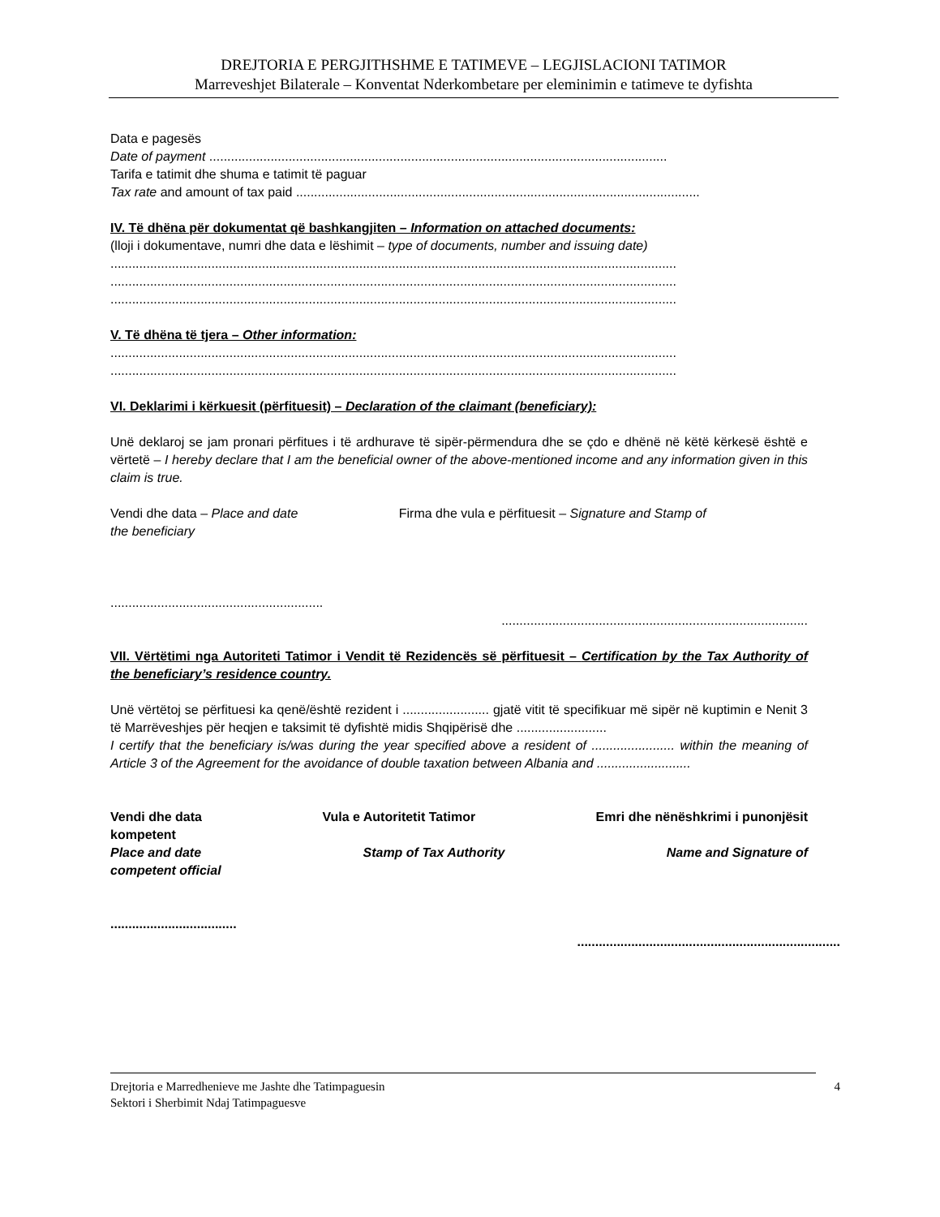DREJTORIA E PERGJITHSHME E TATIMEVE – LEGJISLACIONI TATIMOR
Marreveshjet Bilaterale – Konventat Nderkombetare per eleminimin e tatimeve te dyfishta
Data e pagesës
Date of payment ...............................................................................................................................
Tarifa e tatimit dhe shuma e tatimit të paguar
Tax rate and amount of tax paid ................................................................................................................
IV. Të dhëna për dokumentat që bashkangjiten – Information on attached documents:
(lloji i dokumentave, numri dhe data e lëshimit – type of documents, number and issuing date)
.............................................................................................................................................................
.............................................................................................................................................................
.............................................................................................................................................................
V. Të dhëna të tjera – Other information:
.............................................................................................................................................................
.............................................................................................................................................................
VI. Deklarimi i kërkuesit (përfituesit) – Declaration of the claimant (beneficiary):
Unë deklaroj se jam pronari përfitues i të ardhurave të sipër-përmendura dhe se çdo e dhënë në këtë kërkesë është e vërtetë – I hereby declare that I am the beneficial owner of the above-mentioned income and any information given in this claim is true.
Vendi dhe data – Place and date Firma dhe vula e përfituesit – Signature and Stamp of
the beneficiary
...........................................................
.....................................................................................
VII. Vërtëtimi nga Autoriteti Tatimor i Vendit të Rezidencës së përfituesit – Certification by the Tax Authority of the beneficiary’s residence country.
Unë vërtëtoj se përfituesi ka qenë/është rezident i ........................ gjatë vitit të specifikuar më sipër në kuptimin e Nenit 3 të Marrëveshjes për heqjen e taksimit të dyfishtë midis Shqipërisë dhe .........................
I certify that the beneficiary is/was during the year specified above a resident of ....................... within the meaning of Article 3 of the Agreement for the avoidance of double taxation between Albania and ..........................
Vendi dhe data Vula e Autoritetit Tatimor Emri dhe nënëshkrimi i punonjësit
kompetent
Place and date Stamp of Tax Authority Name and Signature of
competent official
...................................
.........................................................................
Drejtoria e Marredhenieve me Jashte dhe Tatimpaguesin
Sektori i Sherbimit Ndaj Tatimpaguesve
4